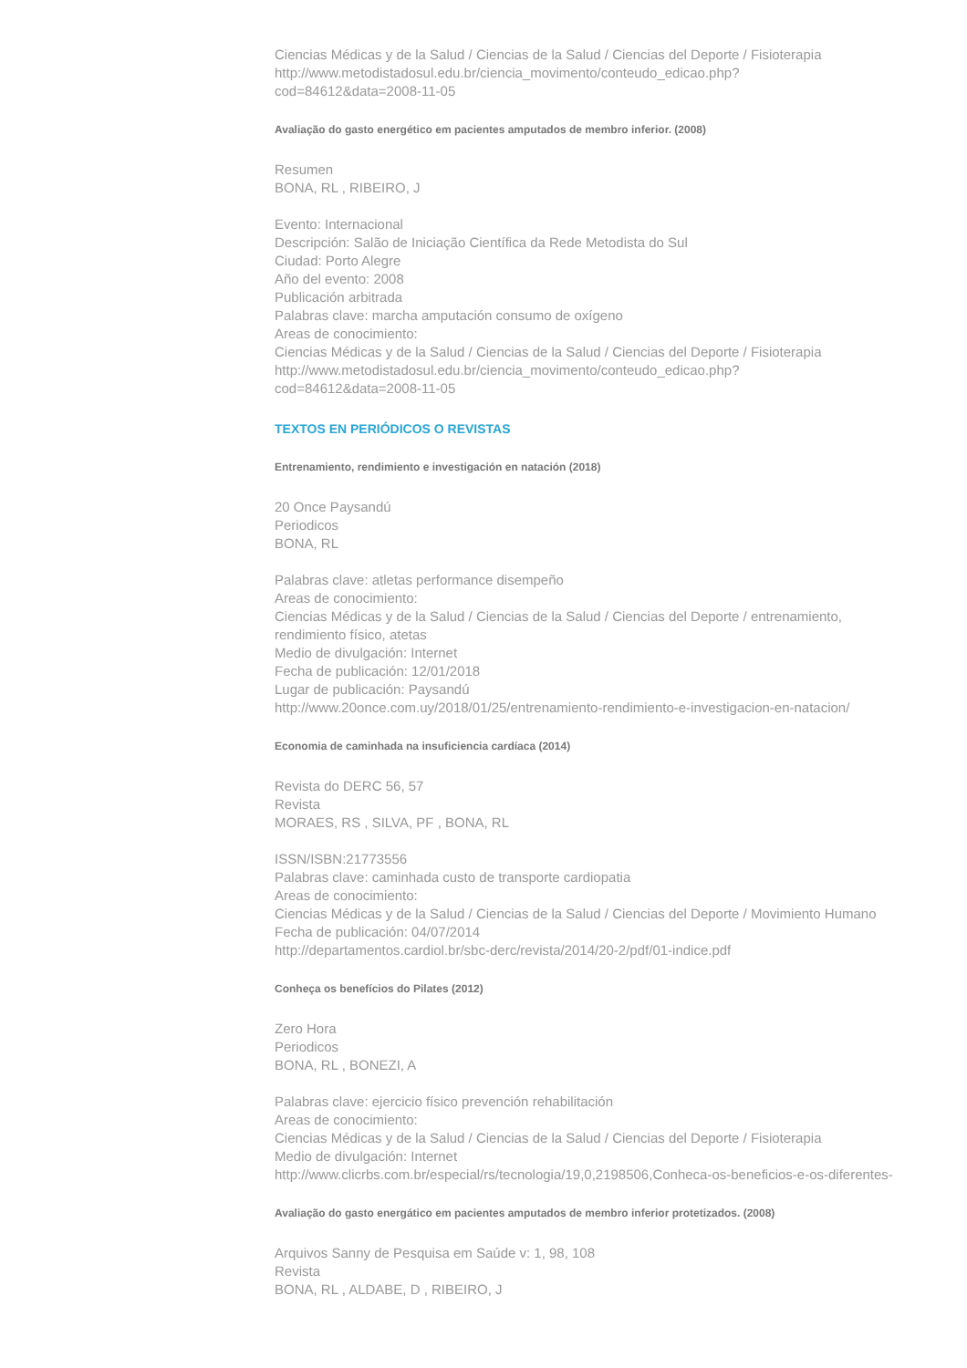Ciencias Médicas y de la Salud / Ciencias de la Salud / Ciencias del Deporte / Fisioterapia
http://www.metodistadosul.edu.br/ciencia_movimento/conteudo_edicao.php?
cod=84612&data=2008-11-05
Avaliação do gasto energético em pacientes amputados de membro inferior. (2008)
Resumen
BONA, RL , RIBEIRO, J
Evento: Internacional
Descripción: Salão de Iniciação Científica da Rede Metodista do Sul
Ciudad: Porto Alegre
Año del evento: 2008
Publicación arbitrada
Palabras clave: marcha amputación consumo de oxígeno
Areas de conocimiento:
Ciencias Médicas y de la Salud / Ciencias de la Salud / Ciencias del Deporte / Fisioterapia
http://www.metodistadosul.edu.br/ciencia_movimento/conteudo_edicao.php?
cod=84612&data=2008-11-05
TEXTOS EN PERIÓDICOS O REVISTAS
Entrenamiento, rendimiento e investigación en natación (2018)
20 Once Paysandú
Periodicos
BONA, RL
Palabras clave: atletas performance disempeño
Areas de conocimiento:
Ciencias Médicas y de la Salud / Ciencias de la Salud / Ciencias del Deporte / entrenamiento, rendimiento físico, atetas
Medio de divulgación: Internet
Fecha de publicación: 12/01/2018
Lugar de publicación: Paysandú
http://www.20once.com.uy/2018/01/25/entrenamiento-rendimiento-e-investigacion-en-natacion/
Economia de caminhada na insuficiencia cardíaca (2014)
Revista do DERC 56, 57
Revista
MORAES, RS , SILVA, PF , BONA, RL
ISSN/ISBN:21773556
Palabras clave: caminhada custo de transporte cardiopatia
Areas de conocimiento:
Ciencias Médicas y de la Salud / Ciencias de la Salud / Ciencias del Deporte / Movimiento Humano
Fecha de publicación: 04/07/2014
http://departamentos.cardiol.br/sbc-derc/revista/2014/20-2/pdf/01-indice.pdf
Conheça os benefícios do Pilates (2012)
Zero Hora
Periodicos
BONA, RL , BONEZI, A
Palabras clave: ejercicio físico prevención rehabilitación
Areas de conocimiento:
Ciencias Médicas y de la Salud / Ciencias de la Salud / Ciencias del Deporte / Fisioterapia
Medio de divulgación: Internet
http://www.clicrbs.com.br/especial/rs/tecnologia/19,0,2198506,Conheca-os-beneficios-e-os-diferentes-
Avaliação do gasto energático em pacientes amputados de membro inferior protetizados. (2008)
Arquivos Sanny de Pesquisa em Saúde v: 1, 98, 108
Revista
BONA, RL , ALDABE, D , RIBEIRO, J